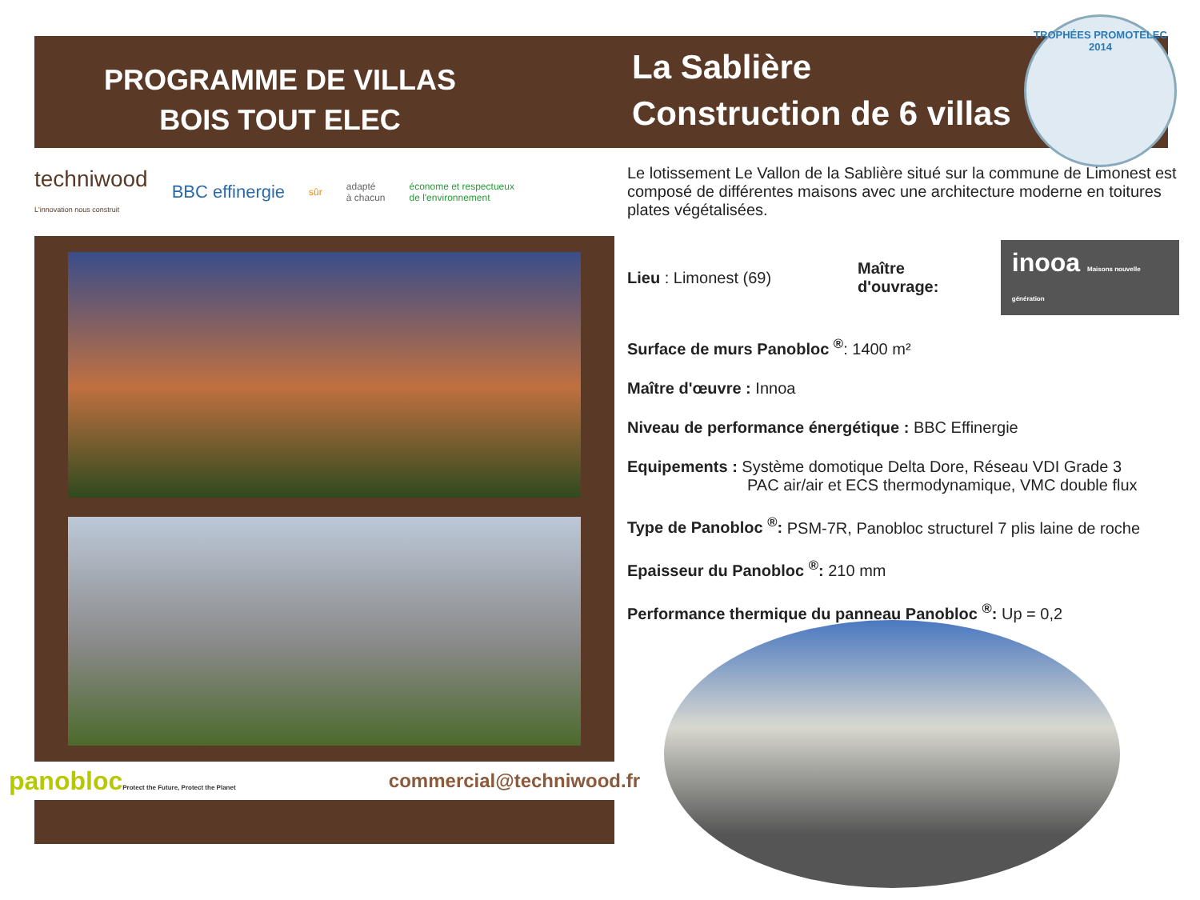PROGRAMME DE VILLAS
BOIS TOUT ELEC
La Sablière
Construction de 6 villas
TROPHÉES PROMOTELEC 2014
techniwood
L'innovation nous construit BBC effinergie sûr adapté
à chacun économe et respectueux
de l'environnement
panoblocProtect the Future, Protect the Planet commercial@techniwood.fr
Le lotissement Le Vallon de la Sablière situé sur la commune de Limonest est composé de différentes maisons avec une architecture moderne en toitures plates végétalisées.
Lieu : Limonest (69) Maître d'ouvrage: inooa Maisons nouvelle génération
Surface de murs Panobloc <sup>®</sup>: 1400 m²
Maître d'œuvre : Innoa
Niveau de performance énergétique : BBC Effinergie
Equipements : Système domotique Delta Dore, Réseau VDI Grade 3
PAC air/air et ECS thermodynamique, VMC double flux
Type de Panobloc <sup>®</sup>: PSM-7R, Panobloc structurel 7 plis laine de roche
Epaisseur du Panobloc <sup>®</sup>: 210 mm
Performance thermique du panneau Panobloc <sup>®</sup>: Up = 0,2